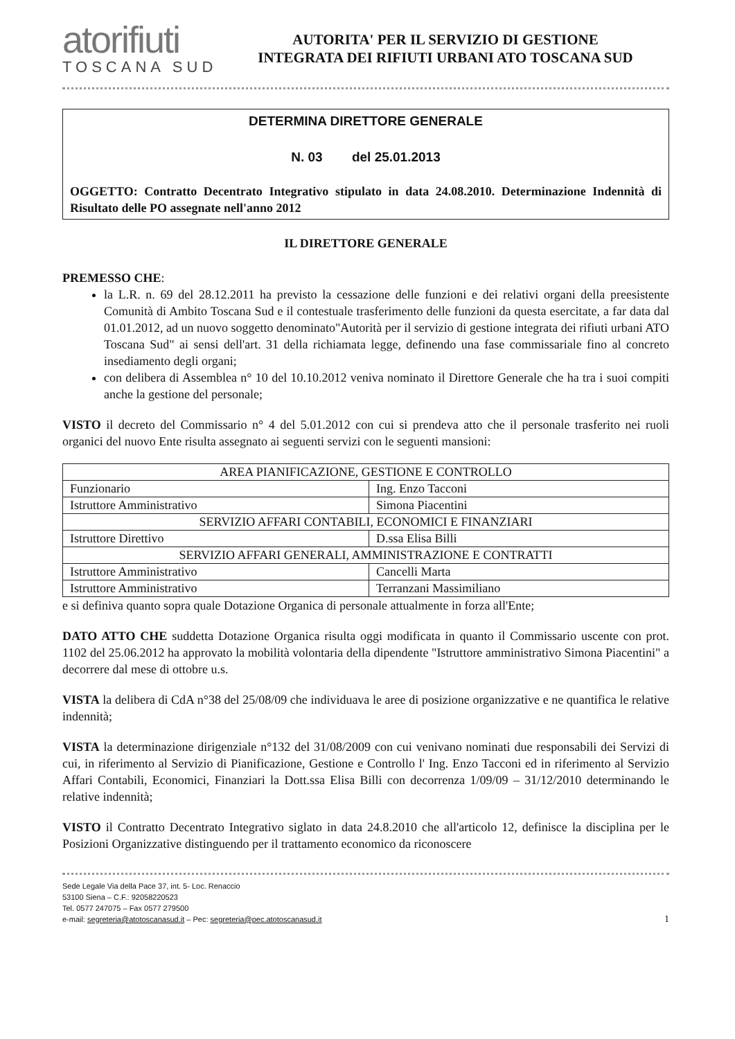atorifiuti
TOSCANA SUD
AUTORITA' PER IL SERVIZIO DI GESTIONE
INTEGRATA DEI RIFIUTI URBANI ATO TOSCANA SUD
DETERMINA DIRETTORE GENERALE
N. 03 del 25.01.2013
OGGETTO: Contratto Decentrato Integrativo stipulato in data 24.08.2010. Determinazione Indennità di Risultato delle PO assegnate nell'anno 2012
IL DIRETTORE GENERALE
PREMESSO CHE:
la L.R. n. 69 del 28.12.2011 ha previsto la cessazione delle funzioni e dei relativi organi della preesistente Comunità di Ambito Toscana Sud e il contestuale trasferimento delle funzioni da questa esercitate, a far data dal 01.01.2012, ad un nuovo soggetto denominato"Autorità per il servizio di gestione integrata dei rifiuti urbani ATO Toscana Sud" ai sensi dell'art. 31 della richiamata legge, definendo una fase commissariale fino al concreto insediamento degli organi;
con delibera di Assemblea n° 10 del 10.10.2012 veniva nominato il Direttore Generale che ha tra i suoi compiti anche la gestione del personale;
VISTO il decreto del Commissario n° 4 del 5.01.2012 con cui si prendeva atto che il personale trasferito nei ruoli organici del nuovo Ente risulta assegnato ai seguenti servizi con le seguenti mansioni:
| AREA PIANIFICAZIONE, GESTIONE E CONTROLLO | |
| Funzionario | Ing. Enzo Tacconi |
| Istruttore Amministrativo | Simona Piacentini |
| SERVIZIO AFFARI CONTABILI, ECONOMICI E FINANZIARI | |
| Istruttore Direttivo | D.ssa Elisa Billi |
| SERVIZIO AFFARI GENERALI, AMMINISTRAZIONE E CONTRATTI | |
| Istruttore Amministrativo | Cancelli Marta |
| Istruttore Amministrativo | Terranzani Massimiliano |
e si definiva quanto sopra quale Dotazione Organica di personale attualmente in forza all'Ente;
DATO ATTO CHE suddetta Dotazione Organica risulta oggi modificata in quanto il Commissario uscente con prot. 1102 del 25.06.2012 ha approvato la mobilità volontaria della dipendente "Istruttore amministrativo Simona Piacentini" a decorrere dal mese di ottobre u.s.
VISTA la delibera di CdA n°38 del 25/08/09 che individuava le aree di posizione organizzative e ne quantifica le relative indennità;
VISTA la determinazione dirigenziale n°132 del 31/08/2009 con cui venivano nominati due responsabili dei Servizi di cui, in riferimento al Servizio di Pianificazione, Gestione e Controllo l' Ing. Enzo Tacconi ed in riferimento al Servizio Affari Contabili, Economici, Finanziari la Dott.ssa Elisa Billi con decorrenza 1/09/09 – 31/12/2010 determinando le relative indennità;
VISTO il Contratto Decentrato Integrativo siglato in data 24.8.2010 che all'articolo 12, definisce la disciplina per le Posizioni Organizzative distinguendo per il trattamento economico da riconoscere
Sede Legale Via della Pace 37, int. 5- Loc. Renaccio
53100 Siena – C.F.: 92058220523
Tel. 0577 247075 – Fax 0577 279500
e-mail: segreteria@atotoscanasud.it – Pec: segreteria@pec.atotoscanasud.it
1